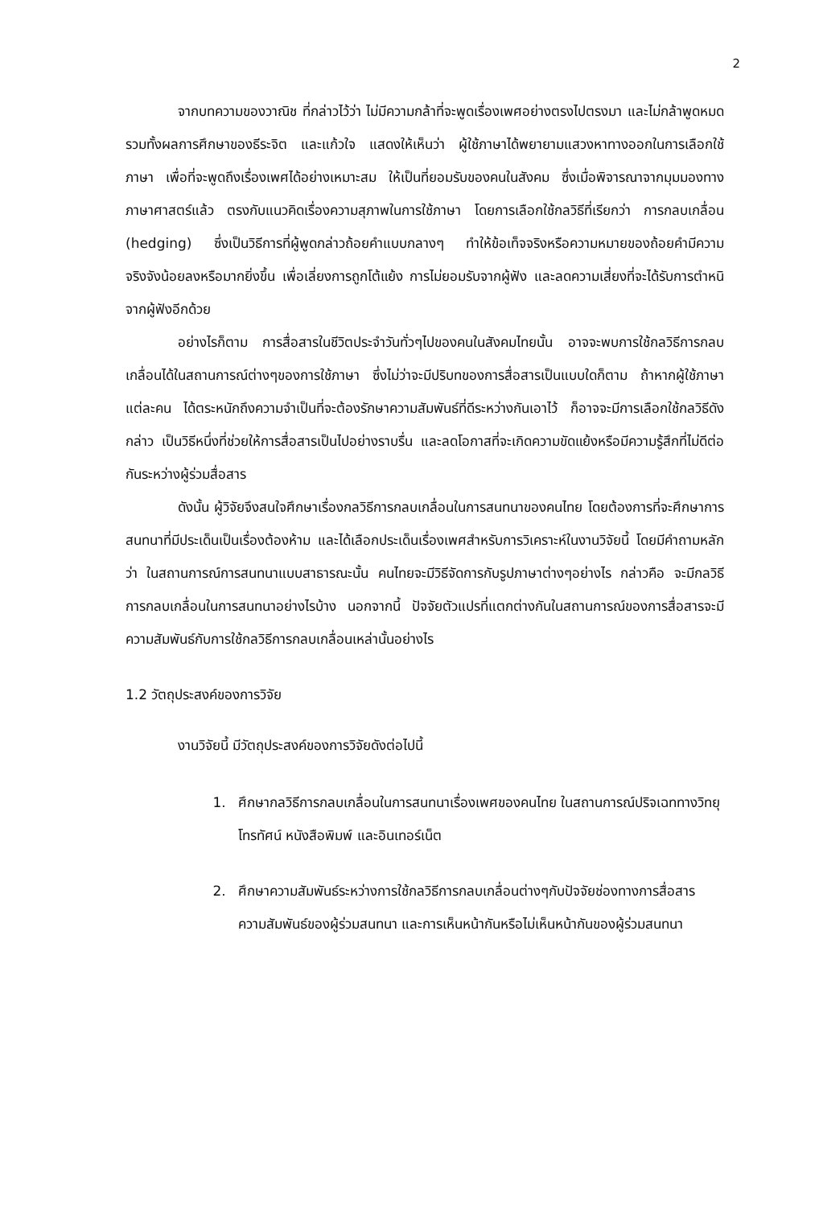2
จากบทความของวาณิช ที่กล่าวไว้ว่า ไม่มีความกล้าที่จะพูดเรื่องเพศอย่างตรงไปตรงมา และไม่กล้าพูดหมด รวมทั้งผลการศึกษาของธีระจิต และแก้วใจ แสดงให้เห็นว่า ผู้ใช้ภาษาได้พยายามแสวงหาทางออกในการเลือกใช้ภาษา เพื่อที่จะพูดถึงเรื่องเพศได้อย่างเหมาะสม ให้เป็นที่ยอมรับของคนในสังคม ซึ่งเมื่อพิจารณาจากมุมมองทางภาษาศาสตร์แล้ว ตรงกับแนวคิดเรื่องความสุภาพในการใช้ภาษา โดยการเลือกใช้กลวิธีที่เรียกว่า การกลบเกลื่อน (hedging) ซึ่งเป็นวิธีการที่ผู้พูดกล่าวถ้อยคำแบบกลางๆ ทำให้ข้อเท็จจริงหรือความหมายของถ้อยคำมีความจริงจังน้อยลงหรือมากยิ่งขึ้น เพื่อเลี่ยงการถูกโต้แย้ง การไม่ยอมรับจากผู้ฟัง และลดความเสี่ยงที่จะได้รับการตำหนิจากผู้ฟังอีกด้วย
อย่างไรก็ตาม การสื่อสารในชีวิตประจำวันทั่วๆไปของคนในสังคมไทยนั้น อาจจะพบการใช้กลวิธีการกลบเกลื่อนได้ในสถานการณ์ต่างๆของการใช้ภาษา ซึ่งไม่ว่าจะมีปริบทของการสื่อสารเป็นแบบใดก็ตาม ถ้าหากผู้ใช้ภาษาแต่ละคน ได้ตระหนักถึงความจำเป็นที่จะต้องรักษาความสัมพันธ์ที่ดีระหว่างกันเอาไว้ ก็อาจจะมีการเลือกใช้กลวิธีดังกล่าว เป็นวิธีหนึ่งที่ช่วยให้การสื่อสารเป็นไปอย่างราบรื่น และลดโอกาสที่จะเกิดความขัดแย้งหรือมีความรู้สึกที่ไม่ดีต่อกันระหว่างผู้ร่วมสื่อสาร
ดังนั้น ผู้วิจัยจึงสนใจศึกษาเรื่องกลวิธีการกลบเกลื่อนในการสนทนาของคนไทย โดยต้องการที่จะศึกษาการสนทนาที่มีประเด็นเป็นเรื่องต้องห้าม และได้เลือกประเด็นเรื่องเพศสำหรับการวิเคราะห์ในงานวิจัยนี้ โดยมีคำถามหลักว่า ในสถานการณ์การสนทนาแบบสาธารณะนั้น คนไทยจะมีวิธีจัดการกับรูปภาษาต่างๆอย่างไร กล่าวคือ จะมีกลวิธีการกลบเกลื่อนในการสนทนาอย่างไรบ้าง นอกจากนี้ ปัจจัยตัวแปรที่แตกต่างกันในสถานการณ์ของการสื่อสารจะมีความสัมพันธ์กับการใช้กลวิธีการกลบเกลื่อนเหล่านั้นอย่างไร
1.2 วัตถุประสงค์ของการวิจัย
งานวิจัยนี้ มีวัตถุประสงค์ของการวิจัยดังต่อไปนี้
1. ศึกษากลวิธีการกลบเกลื่อนในการสนทนาเรื่องเพศของคนไทย ในสถานการณ์ปริจเฉททางวิทยุ โทรทัศน์ หนังสือพิมพ์ และอินเทอร์เน็ต
2. ศึกษาความสัมพันธ์ระหว่างการใช้กลวิธีการกลบเกลื่อนต่างๆกับปัจจัยช่องทางการสื่อสาร ความสัมพันธ์ของผู้ร่วมสนทนา และการเห็นหน้ากันหรือไม่เห็นหน้ากันของผู้ร่วมสนทนา